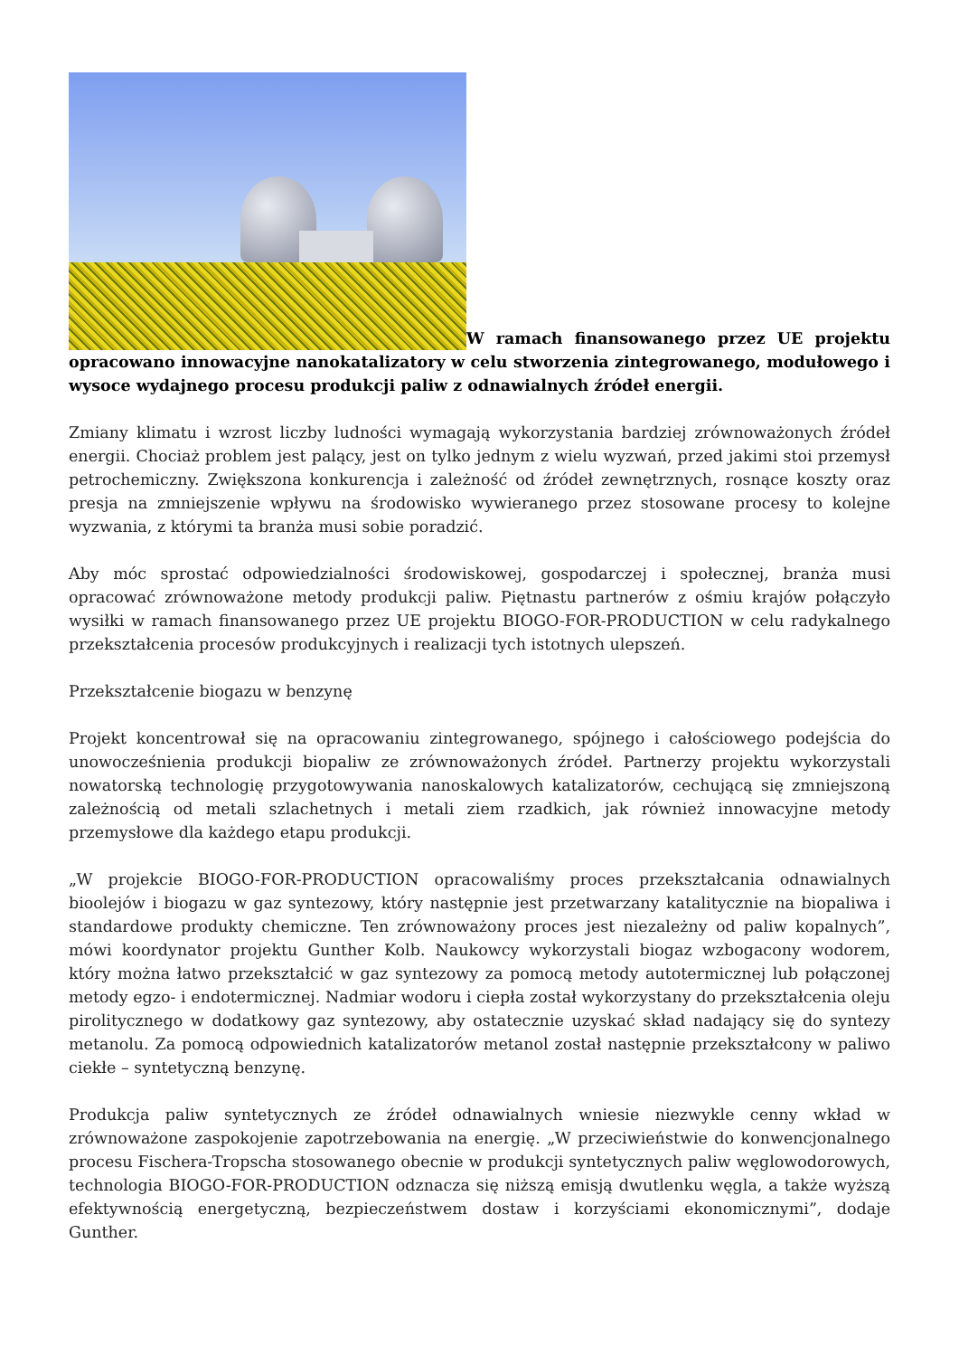W ramach finansowanego przez UE projektu opracowano innowacyjne nanokatalizatory w celu stworzenia zintegrowanego, modułowego i wysoce wydajnego procesu produkcji paliw z odnawialnych źródeł energii.
Zmiany klimatu i wzrost liczby ludności wymagają wykorzystania bardziej zrównoważonych źródeł energii. Chociaż problem jest palący, jest on tylko jednym z wielu wyzwań, przed jakimi stoi przemysł petrochemiczny. Zwiększona konkurencja i zależność od źródeł zewnętrznych, rosnące koszty oraz presja na zmniejszenie wpływu na środowisko wywieranego przez stosowane procesy to kolejne wyzwania, z którymi ta branża musi sobie poradzić.
Aby móc sprostać odpowiedzialności środowiskowej, gospodarczej i społecznej, branża musi opracować zrównoważone metody produkcji paliw. Piętnastu partnerów z ośmiu krajów połączyło wysiłki w ramach finansowanego przez UE projektu BIOGO-FOR-PRODUCTION w celu radykalnego przekształcenia procesów produkcyjnych i realizacji tych istotnych ulepszeń.
Przekształcenie biogazu w benzynę
Projekt koncentrował się na opracowaniu zintegrowanego, spójnego i całościowego podejścia do unowocześnienia produkcji biopaliw ze zrównoważonych źródeł. Partnerzy projektu wykorzystali nowatorską technologię przygotowywania nanoskalowych katalizatorów, cechującą się zmniejszoną zależnością od metali szlachetnych i metali ziem rzadkich, jak również innowacyjne metody przemysłowe dla każdego etapu produkcji.
„W projekcie BIOGO-FOR-PRODUCTION opracowaliśmy proces przekształcania odnawialnych bioolejów i biogazu w gaz syntezowy, który następnie jest przetwarzany katalitycznie na biopaliwa i standardowe produkty chemiczne. Ten zrównoważony proces jest niezależny od paliw kopalnych”, mówi koordynator projektu Gunther Kolb. Naukowcy wykorzystali biogaz wzbogacony wodorem, który można łatwo przekształcić w gaz syntezowy za pomocą metody autotermicznej lub połączonej metody egzo- i endotermicznej. Nadmiar wodoru i ciepła został wykorzystany do przekształcenia oleju pirolitycznego w dodatkowy gaz syntezowy, aby ostatecznie uzyskać skład nadający się do syntezy metanolu. Za pomocą odpowiednich katalizatorów metanol został następnie przekształcony w paliwo ciekłe – syntetyczną benzynę.
Produkcja paliw syntetycznych ze źródeł odnawialnych wniesie niezwykle cenny wkład w zrównoważone zaspokojenie zapotrzebowania na energię. „W przeciwieństwie do konwencjonalnego procesu Fischera-Tropscha stosowanego obecnie w produkcji syntetycznych paliw węglowodorowych, technologia BIOGO-FOR-PRODUCTION odznacza się niższą emisją dwutlenku węgla, a także wyższą efektywnością energetyczną, bezpieczeństwem dostaw i korzyściami ekonomicznymi”, dodaje Gunther.